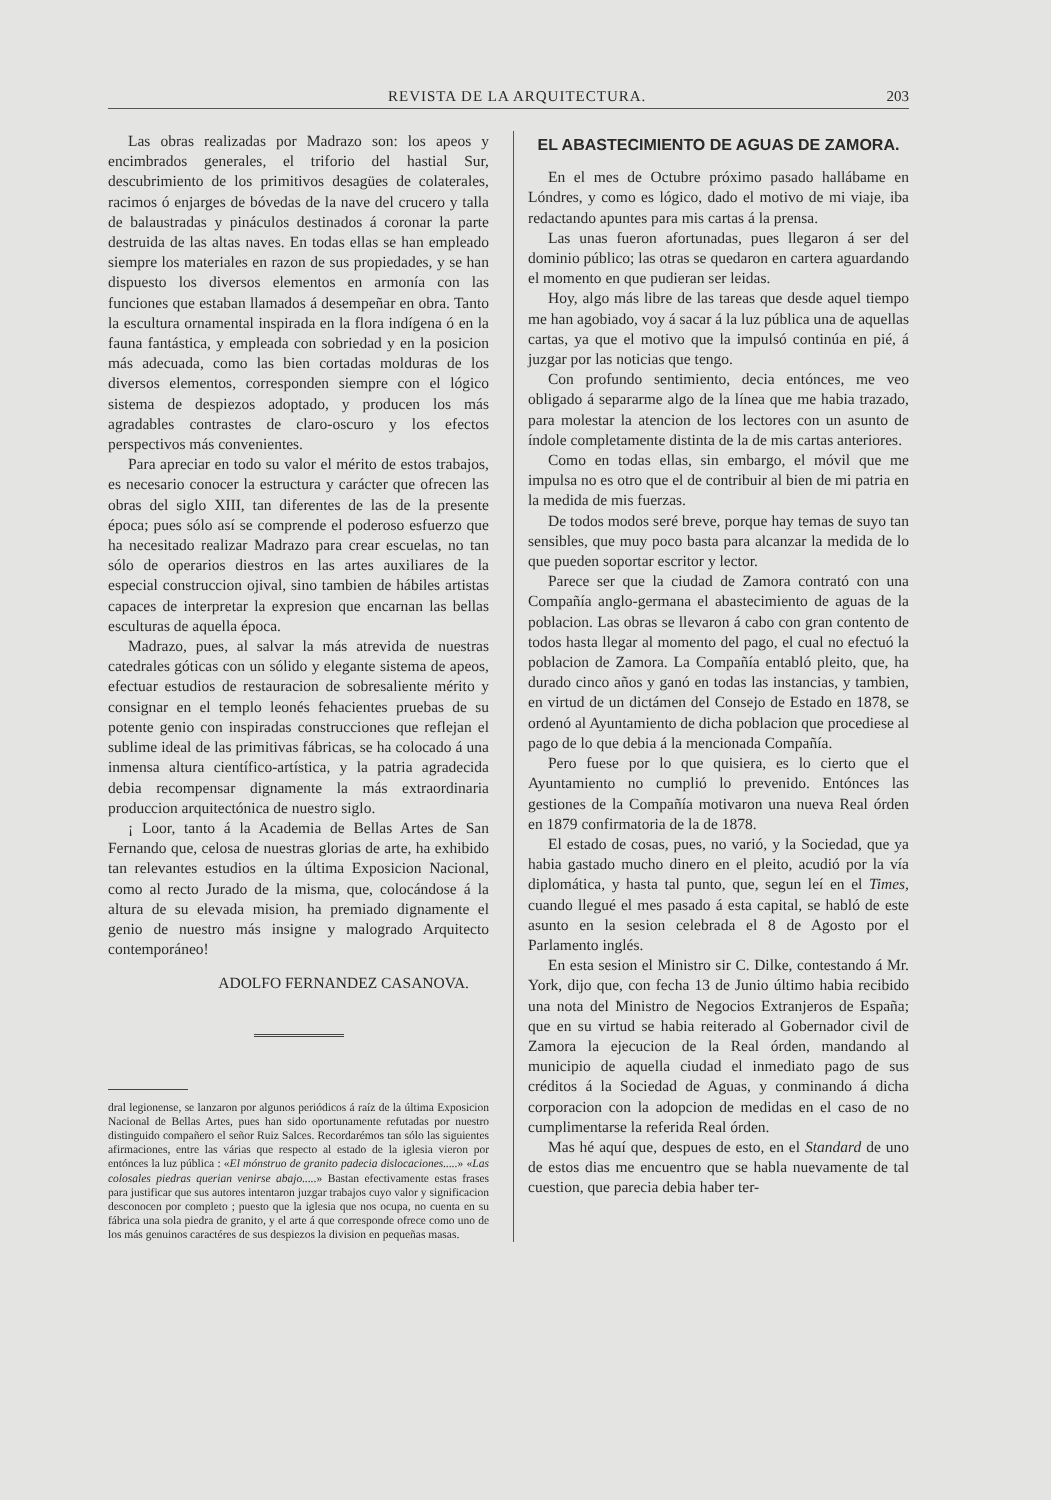REVISTA DE LA ARQUITECTURA. 203
Las obras realizadas por Madrazo son: los apeos y encimbrados generales, el triforio del hastial Sur, descubrimiento de los primitivos desagües de colaterales, racimos ó enjarges de bóvedas de la nave del crucero y talla de balaustradas y pináculos destinados á coronar la parte destruida de las altas naves. En todas ellas se han empleado siempre los materiales en razon de sus propiedades, y se han dispuesto los diversos elementos en armonía con las funciones que estaban llamados á desempeñar en obra. Tanto la escultura ornamental inspirada en la flora indígena ó en la fauna fantástica, y empleada con sobriedad y en la posicion más adecuada, como las bien cortadas molduras de los diversos elementos, corresponden siempre con el lógico sistema de despiezos adoptado, y producen los más agradables contrastes de claro-oscuro y los efectos perspectivos más convenientes.
Para apreciar en todo su valor el mérito de estos trabajos, es necesario conocer la estructura y carácter que ofrecen las obras del siglo XIII, tan diferentes de las de la presente época; pues sólo así se comprende el poderoso esfuerzo que ha necesitado realizar Madrazo para crear escuelas, no tan sólo de operarios diestros en las artes auxiliares de la especial construccion ojival, sino tambien de hábiles artistas capaces de interpretar la expresion que encarnan las bellas esculturas de aquella época.
Madrazo, pues, al salvar la más atrevida de nuestras catedrales góticas con un sólido y elegante sistema de apeos, efectuar estudios de restauracion de sobresaliente mérito y consignar en el templo leonés fehacientes pruebas de su potente genio con inspiradas construcciones que reflejan el sublime ideal de las primitivas fábricas, se ha colocado á una inmensa altura científico-artística, y la patria agradecida debia recompensar dignamente la más extraordinaria produccion arquitectónica de nuestro siglo.
¡ Loor, tanto á la Academia de Bellas Artes de San Fernando que, celosa de nuestras glorias de arte, ha exhibido tan relevantes estudios en la última Exposicion Nacional, como al recto Jurado de la misma, que, colocándose á la altura de su elevada mision, ha premiado dignamente el genio de nuestro más insigne y malogrado Arquitecto contemporáneo!
ADOLFO FERNANDEZ CASANOVA.
dral legionense, se lanzaron por algunos periódicos á raíz de la última Exposicion Nacional de Bellas Artes, pues han sido oportunamente refutadas por nuestro distinguido compañero el señor Ruiz Salces. Recordarémos tan sólo las siguientes afirmaciones, entre las várias que respecto al estado de la iglesia vieron por entónces la luz pública : «El mónstruo de granito padecia dislocaciones.....» «Las colosales piedras querian venirse abajo.....» Bastan efectivamente estas frases para justificar que sus autores intentaron juzgar trabajos cuyo valor y significacion desconocen por completo ; puesto que la iglesia que nos ocupa, no cuenta en su fábrica una sola piedra de granito, y el arte á que corresponde ofrece como uno de los más genuinos caractéres de sus despiezos la division en pequeñas masas.
EL ABASTECIMIENTO DE AGUAS DE ZAMORA.
En el mes de Octubre próximo pasado hallábame en Lóndres, y como es lógico, dado el motivo de mi viaje, iba redactando apuntes para mis cartas á la prensa.
Las unas fueron afortunadas, pues llegaron á ser del dominio público; las otras se quedaron en cartera aguardando el momento en que pudieran ser leidas.
Hoy, algo más libre de las tareas que desde aquel tiempo me han agobiado, voy á sacar á la luz pública una de aquellas cartas, ya que el motivo que la impulsó continúa en pié, á juzgar por las noticias que tengo.
Con profundo sentimiento, decia entónces, me veo obligado á separarme algo de la línea que me habia trazado, para molestar la atencion de los lectores con un asunto de índole completamente distinta de la de mis cartas anteriores.
Como en todas ellas, sin embargo, el móvil que me impulsa no es otro que el de contribuir al bien de mi patria en la medida de mis fuerzas.
De todos modos seré breve, porque hay temas de suyo tan sensibles, que muy poco basta para alcanzar la medida de lo que pueden soportar escritor y lector.
Parece ser que la ciudad de Zamora contrató con una Compañía anglo-germana el abastecimiento de aguas de la poblacion. Las obras se llevaron á cabo con gran contento de todos hasta llegar al momento del pago, el cual no efectuó la poblacion de Zamora. La Compañía entabló pleito, que, ha durado cinco años y ganó en todas las instancias, y tambien, en virtud de un dictámen del Consejo de Estado en 1878, se ordenó al Ayuntamiento de dicha poblacion que procediese al pago de lo que debia á la mencionada Compañía.
Pero fuese por lo que quisiera, es lo cierto que el Ayuntamiento no cumplió lo prevenido. Entónces las gestiones de la Compañía motivaron una nueva Real órden en 1879 confirmatoria de la de 1878.
El estado de cosas, pues, no varió, y la Sociedad, que ya habia gastado mucho dinero en el pleito, acudió por la vía diplomática, y hasta tal punto, que, segun leí en el Times, cuando llegué el mes pasado á esta capital, se habló de este asunto en la sesion celebrada el 8 de Agosto por el Parlamento inglés.
En esta sesion el Ministro sir C. Dilke, contestando á Mr. York, dijo que, con fecha 13 de Junio último habia recibido una nota del Ministro de Negocios Extranjeros de España; que en su virtud se habia reiterado al Gobernador civil de Zamora la ejecucion de la Real órden, mandando al municipio de aquella ciudad el inmediato pago de sus créditos á la Sociedad de Aguas, y conminando á dicha corporacion con la adopcion de medidas en el caso de no cumplimentarse la referida Real órden.
Mas hé aquí que, despues de esto, en el Standard de uno de estos dias me encuentro que se habla nuevamente de tal cuestion, que parecia debia haber ter-